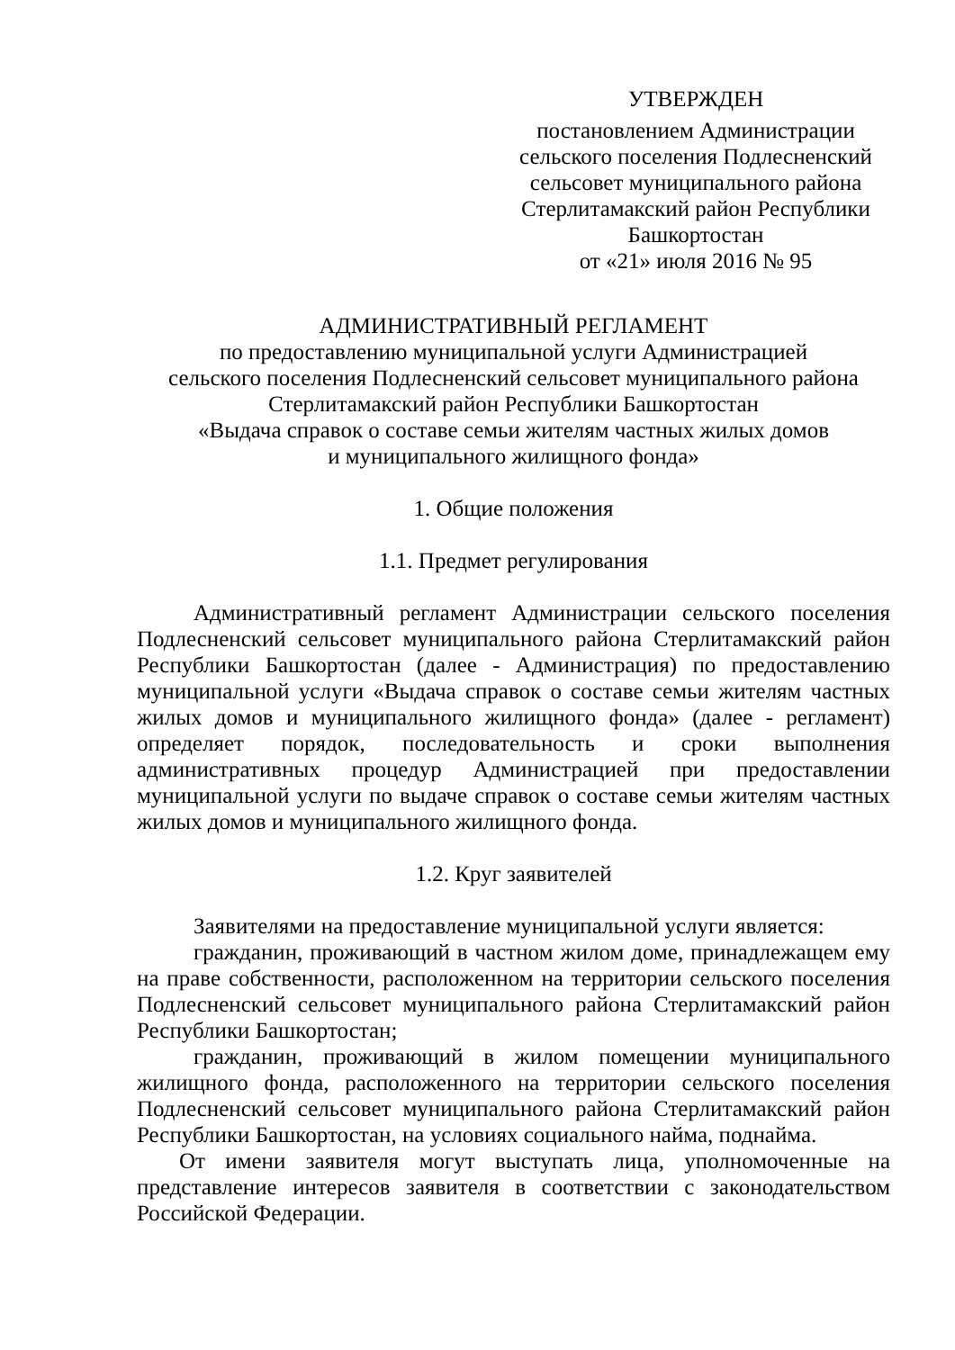УТВЕРЖДЕН
постановлением Администрации сельского поселения Подлесненский сельсовет муниципального района Стерлитамакский район Республики Башкортостан
от «21» июля 2016 № 95
АДМИНИСТРАТИВНЫЙ РЕГЛАМЕНТ
по предоставлению муниципальной услуги Администрацией
сельского поселения Подлесненский сельсовет муниципального района
Стерлитамакский район Республики Башкортостан
«Выдача справок о составе семьи жителям частных жилых домов
и муниципального жилищного фонда»
1. Общие положения
1.1. Предмет регулирования
Административный регламент Администрации сельского поселения Подлесненский сельсовет муниципального района Стерлитамакский район Республики Башкортостан (далее - Администрация) по предоставлению муниципальной услуги «Выдача справок о составе семьи жителям частных жилых домов и муниципального жилищного фонда» (далее - регламент) определяет порядок, последовательность и сроки выполнения административных процедур Администрацией при предоставлении муниципальной услуги по выдаче справок о составе семьи жителям частных жилых домов и муниципального жилищного фонда.
1.2. Круг заявителей
Заявителями на предоставление муниципальной услуги является:
гражданин, проживающий в частном жилом доме, принадлежащем ему на праве собственности, расположенном на территории сельского поселения Подлесненский сельсовет муниципального района Стерлитамакский район Республики Башкортостан;
гражданин, проживающий в жилом помещении муниципального жилищного фонда, расположенного на территории сельского поселения Подлесненский сельсовет муниципального района Стерлитамакский район Республики Башкортостан, на условиях социального найма, поднайма.
От имени заявителя могут выступать лица, уполномоченные на представление интересов заявителя в соответствии с законодательством Российской Федерации.